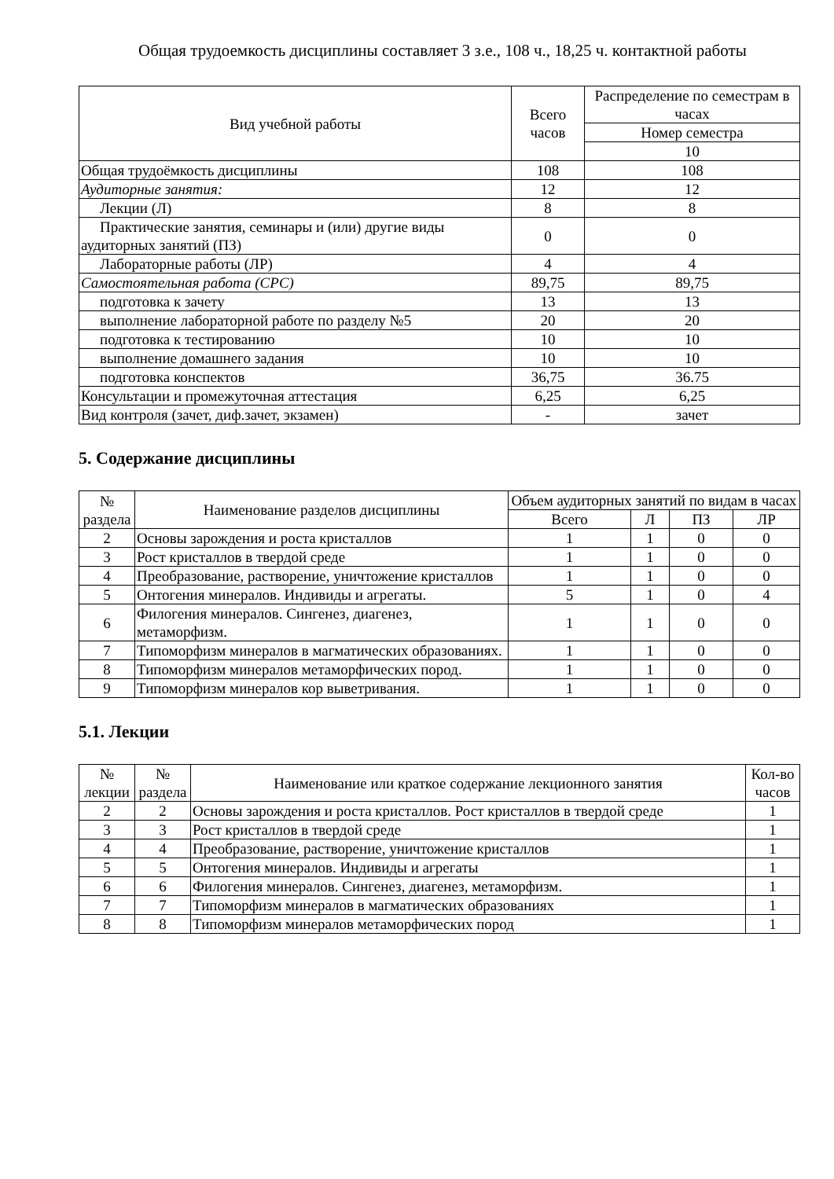Общая трудоемкость дисциплины составляет 3 з.е., 108 ч., 18,25 ч. контактной работы
| Вид учебной работы | Всего часов | Распределение по семестрам в часах |
| --- | --- | --- |
| | | Номер семестра |
| | | 10 |
| Общая трудоёмкость дисциплины | 108 | 108 |
| Аудиторные занятия: | 12 | 12 |
| Лекции (Л) | 8 | 8 |
| Практические занятия, семинары и (или) другие виды аудиторных занятий (ПЗ) | 0 | 0 |
| Лабораторные работы (ЛР) | 4 | 4 |
| Самостоятельная работа (СРС) | 89,75 | 89,75 |
| подготовка к зачету | 13 | 13 |
| выполнение лабораторной работе по разделу №5 | 20 | 20 |
| подготовка к тестированию | 10 | 10 |
| выполнение домашнего задания | 10 | 10 |
| подготовка конспектов | 36,75 | 36.75 |
| Консультации и промежуточная аттестация | 6,25 | 6,25 |
| Вид контроля (зачет, диф.зачет, экзамен) | - | зачет |
5. Содержание дисциплины
| № раздела | Наименование разделов дисциплины | Объем аудиторных занятий по видам в часах | | | |
| --- | --- | --- | --- | --- | --- |
| | | Всего | Л | ПЗ | ЛР |
| 2 | Основы зарождения и роста кристаллов | 1 | 1 | 0 | 0 |
| 3 | Рост кристаллов в твердой среде | 1 | 1 | 0 | 0 |
| 4 | Преобразование, растворение, уничтожение кристаллов | 1 | 1 | 0 | 0 |
| 5 | Онтогения минералов. Индивиды и агрегаты. | 5 | 1 | 0 | 4 |
| 6 | Филогения минералов. Сингенез, диагенез, метаморфизм. | 1 | 1 | 0 | 0 |
| 7 | Типоморфизм минералов в магматических образованиях. | 1 | 1 | 0 | 0 |
| 8 | Типоморфизм минералов метаморфических пород. | 1 | 1 | 0 | 0 |
| 9 | Типоморфизм минералов кор выветривания. | 1 | 1 | 0 | 0 |
5.1. Лекции
| № лекции | № раздела | Наименование или краткое содержание лекционного занятия | Кол-во часов |
| --- | --- | --- | --- |
| 2 | 2 | Основы зарождения и роста кристаллов. Рост кристаллов в твердой среде | 1 |
| 3 | 3 | Рост кристаллов в твердой среде | 1 |
| 4 | 4 | Преобразование, растворение, уничтожение кристаллов | 1 |
| 5 | 5 | Онтогения минералов. Индивиды и агрегаты | 1 |
| 6 | 6 | Филогения минералов. Сингенез, диагенез, метаморфизм. | 1 |
| 7 | 7 | Типоморфизм минералов в магматических образованиях | 1 |
| 8 | 8 | Типоморфизм минералов метаморфических пород | 1 |